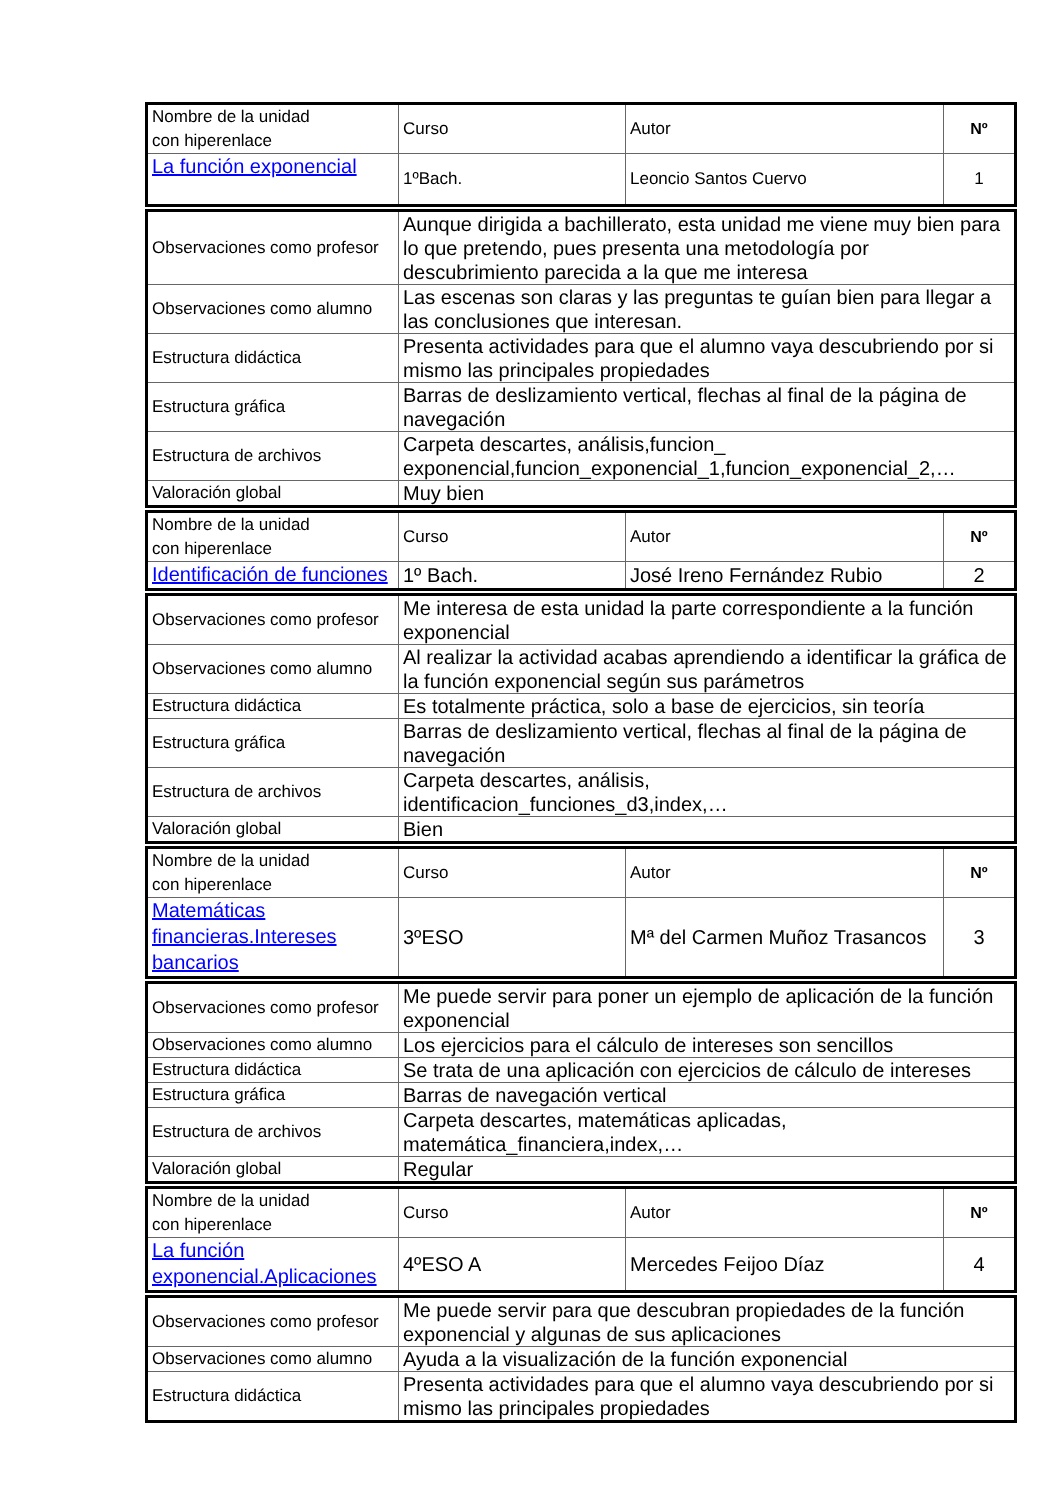| Nombre de la unidad con hiperenlace | Curso | Autor | Nº |
| La función exponencial | 1ºBach. | Leoncio Santos Cuervo | 1 |
| Observaciones como profesor | Aunque dirigida a bachillerato, esta unidad me viene muy bien para lo que pretendo, pues presenta una metodología por descubrimiento parecida a la que me interesa |
| Observaciones como alumno | Las escenas son claras y las preguntas te guían bien para llegar a las conclusiones que interesan. |
| Estructura didáctica | Presenta actividades para que el alumno vaya descubriendo por si mismo las principales propiedades |
| Estructura gráfica | Barras de deslizamiento vertical, flechas al final de la página de navegación |
| Estructura de archivos | Carpeta descartes, análisis,funcion_ exponencial,funcion_exponencial_1,funcion_exponencial_2,… |
| Valoración global | Muy bien |
| Nombre de la unidad con hiperenlace | Curso | Autor | Nº |
| Identificación de funciones | 1º Bach. | José Ireno Fernández Rubio | 2 |
| Observaciones como profesor | Me interesa de esta unidad la parte correspondiente a la función exponencial |
| Observaciones como alumno | Al realizar la actividad acabas aprendiendo a identificar la gráfica de la función exponencial según sus parámetros |
| Estructura didáctica | Es totalmente práctica, solo a base de ejercicios, sin teoría |
| Estructura gráfica | Barras de deslizamiento vertical, flechas al final de la página de navegación |
| Estructura de archivos | Carpeta descartes, análisis, identificacion_funciones_d3,index,… |
| Valoración global | Bien |
| Nombre de la unidad con hiperenlace | Curso | Autor | Nº |
| Matemáticas financieras.Intereses bancarios | 3ºESO | Mª del Carmen Muñoz Trasancos | 3 |
| Observaciones como profesor | Me puede servir para poner un ejemplo de aplicación de la función exponencial |
| Observaciones como alumno | Los ejercicios para el cálculo de intereses son sencillos |
| Estructura didáctica | Se trata de una aplicación con ejercicios de cálculo de intereses |
| Estructura gráfica | Barras de navegación vertical |
| Estructura de archivos | Carpeta descartes, matemáticas aplicadas, matemática_financiera,index,… |
| Valoración global | Regular |
| Nombre de la unidad con hiperenlace | Curso | Autor | Nº |
| La función exponencial.Aplicaciones | 4ºESO A | Mercedes Feijoo Díaz | 4 |
| Observaciones como profesor | Me puede servir para que descubran propiedades de la función exponencial y algunas de sus aplicaciones |
| Observaciones como alumno | Ayuda a la visualización de la función exponencial |
| Estructura didáctica | Presenta actividades para que el alumno vaya descubriendo por si mismo las principales propiedades |